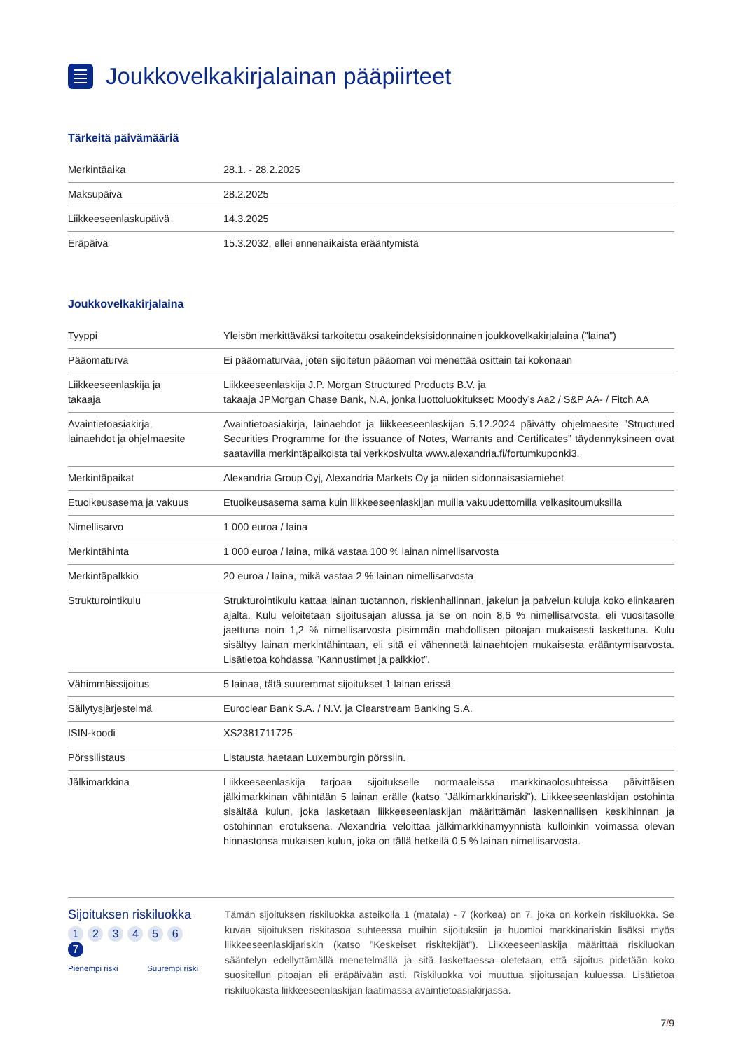Joukkovelkakirjalainan pääpiirteet
Tärkeitä päivämääriä
| Merkintäaika | 28.1. - 28.2.2025 |
| Maksupäivä | 28.2.2025 |
| Liikkeeseenlaskupäivä | 14.3.2025 |
| Eräpäivä | 15.3.2032, ellei ennenaikaista erääntymistä |
Joukkovelkakirjalaina
| Tyyppi | Yleisön merkittäväksi tarkoitettu osakeindeksisidonnainen joukkovelkakirjalaina (”laina”) |
| Pääomaturva | Ei pääomaturvaa, joten sijoitetun pääoman voi menettää osittain tai kokonaan |
| Liikkeeseenlaskija ja takaaja | Liikkeeseenlaskija J.P. Morgan Structured Products B.V. ja takaaja JPMorgan Chase Bank, N.A, jonka luottoluokitukset: Moody’s Aa2 / S&P AA- / Fitch AA |
| Avaintietoasiakirja, lainaehdot ja ohjelmaesite | Avaintietoasiakirja, lainaehdot ja liikkeeseenlaskijan 5.12.2024 päivätty ohjelmaesite ”Structured Securities Programme for the issuance of Notes, Warrants and Certificates” täydennyksineen ovat saatavilla merkintäpaikoista tai verkkosivulta www.alexandria.fi/fortumkuponki3. |
| Merkintäpaikat | Alexandria Group Oyj, Alexandria Markets Oy ja niiden sidonnaisasiamiehet |
| Etuoikeusasema ja vakuus | Etuoikeusasema sama kuin liikkeeseenlaskijan muilla vakuudettomilla velkasitoumuksilla |
| Nimellisarvo | 1 000 euroa / laina |
| Merkintähinta | 1 000 euroa / laina, mikä vastaa 100 % lainan nimellisarvosta |
| Merkintäpalkkio | 20 euroa / laina, mikä vastaa 2 % lainan nimellisarvosta |
| Strukturointikulu | Strukturointikulu kattaa lainan tuotannon, riskienhallinnan, jakelun ja palvelun kuluja koko elinkaaren ajalta. Kulu veloitetaan sijoitusajan alussa ja se on noin 8,6 % nimellisarvosta, eli vuositasolle jaettuna noin 1,2 % nimellisarvosta pisimmän mahdollisen pitoajan mukaisesti laskettuna. Kulu sisältyy lainan merkintähintaan, eli sitä ei vähennetä lainaehtojen mukaisesta erääntymisarvosta. Lisätietoa kohdassa ”Kannustimet ja palkkiot”. |
| Vähimmäissijoitus | 5 lainaa, tätä suuremmat sijoitukset 1 lainan erissä |
| Säilytysjärjestelmä | Euroclear Bank S.A. / N.V. ja Clearstream Banking S.A. |
| ISIN-koodi | XS2381711725 |
| Pörssilistaus | Listausta haetaan Luxemburgin pörssiin. |
| Jälkimarkkina | Liikkeeseenlaskija tarjoaa sijoitukselle normaaleissa markkinaolosuhteissa päivittäisen jälkimarkkinan vähintään 5 lainan erälle (katso ”Jälkimarkkinariski”). Liikkeeseenlaskijan ostohinta sisältää kulun, joka lasketaan liikkeeseenlaskijan määrittämän laskennallisen keskihinnan ja ostohinnan erotuksena. Alexandria veloittaa jälkimarkkinamyynnistä kulloinkin voimassa olevan hinnastonsa mukaisen kulun, joka on tällä hetkellä 0,5 % lainan nimellisarvosta. |
Sijoituksen riskiluokka
1 2 3 4 5 6 7
Pienempi riski Suurempi riski
Tämän sijoituksen riskiluokka asteikolla 1 (matala) - 7 (korkea) on 7, joka on korkein riskiluokka. Se kuvaa sijoituksen riskitasoa suhteessa muihin sijoituksiin ja huomioi markkinariskin lisäksi myös liikkeeseenlaskijariskin (katso ”Keskeiset riskitekijät”). Liikkeeseenlaskija määrittää riskiluokan sääntelyn edellyttämällä menetelmällä ja sitä laskettaessa oletetaan, että sijoitus pidetään koko suositellun pitoajan eli eräpäivään asti. Riskiluokka voi muuttua sijoitusajan kuluessa. Lisätietoa riskiluokasta liikkeeseenlaskijan laatimassa avaintietoasiakirjassa.
7/9